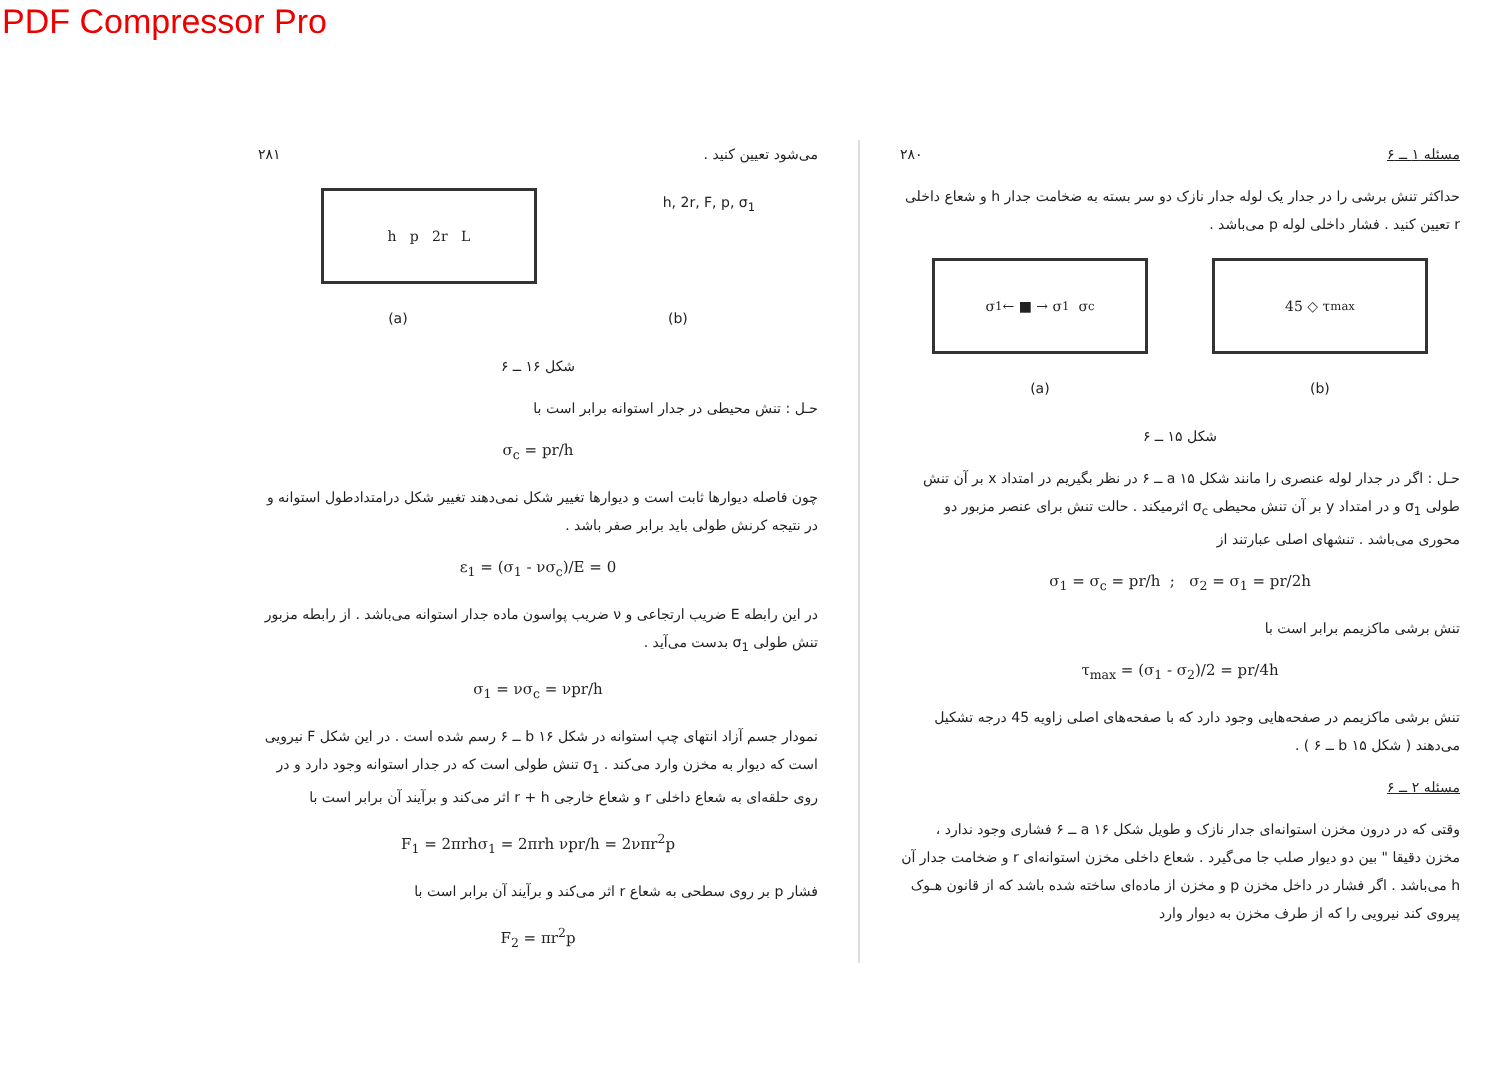PDF Compressor Pro
مسئله ۱ ــ ۶ ۲۸۰
حداکثر تنش برشی را در جدار یک لوله جدار نازک دو سر بسته به ضخامت جدار h و شعاع داخلی r تعیین کنید . فشار داخلی لوله p می‌باشد .
σ<sub>1</sub> ← ■ → σ<sub>1</sub> σ<sub>c</sub> 45 ◇ τ<sub>max</sub>
(a) (b)
شکل ۱۵ ــ ۶
حـل : اگر در جدار لوله عنصری را مانند شکل a ۱۵ ــ ۶ در نظر بگیریم در امتداد x بر آن تنش طولی σ<sub>1</sub> و در امتداد y بر آن تنش محیطی σ<sub>c</sub> اثرمیکند . حالت تنش برای عنصر مزبور دو محوری می‌باشد . تنشهای اصلی عبارتند از
σ<sub>1</sub> = σ<sub>c</sub> = pr/h ; σ<sub>2</sub> = σ<sub>1</sub> = pr/2h
تنش برشی ماکزیمم برابر است با
τ<sub>max</sub> = (σ<sub>1</sub> - σ<sub>2</sub>)/2 = pr/4h
تنش برشی ماکزیمم در صفحه‌هایی وجود دارد که با صفحه‌های اصلی زاویه 45 درجه تشکیل می‌دهند ( شکل b ۱۵ ــ ۶ ) .
مسئله ۲ ــ ۶
وقتی که در درون مخزن استوانه‌ای جدار نازک و طویل شکل a ۱۶ ــ ۶ فشاری وجود ندارد ، مخزن دقیقا " بین دو دیوار صلب جا می‌گیرد . شعاع داخلی مخزن استوانه‌ای r و ضخامت جدار آن h می‌باشد . اگر فشار در داخل مخزن p و مخزن از ماده‌ای ساخته شده باشد که از قانون هـوک پیروی کند نیرویی را که از طرف مخزن به دیوار وارد
می‌شود تعیین کنید . ۲۸۱
h p 2r L
h, 2r, F, p, σ<sub>1</sub>
(a) (b)
شکل ۱۶ ــ ۶
حـل : تنش محیطی در جدار استوانه برابر است با
σ<sub>c</sub> = pr/h
چون فاصله دیوارها ثابت است و دیوارها تغییر شکل نمی‌دهند تغییر شکل درامتدادطول استوانه و در نتیجه کرنش طولی باید برابر صفر باشد .
ε<sub>1</sub> = (σ<sub>1</sub> - νσ<sub>c</sub>)/E = 0
در این رابطه E ضریب ارتجاعی و ν ضریب پواسون ماده جدار استوانه می‌باشد . از رابطه مزبور تنش طولی σ<sub>1</sub> بدست می‌آید .
σ<sub>1</sub> = νσ<sub>c</sub> = νpr/h
نمودار جسم آزاد انتهای چپ استوانه در شکل b ۱۶ ــ ۶ رسم شده است . در این شکل F نیرویی است که دیوار به مخزن وارد می‌کند . σ<sub>1</sub> تنش طولی است که در جدار استوانه وجود دارد و در روی حلقه‌ای به شعاع داخلی r و شعاع خارجی r + h اثر می‌کند و برآیند آن برابر است با
F<sub>1</sub> = 2πrhσ<sub>1</sub> = 2πrh νpr/h = 2νπr<sup>2</sup>p
فشار p بر روی سطحی به شعاع r اثر می‌کند و برآیند آن برابر است با
F<sub>2</sub> = πr<sup>2</sup>p